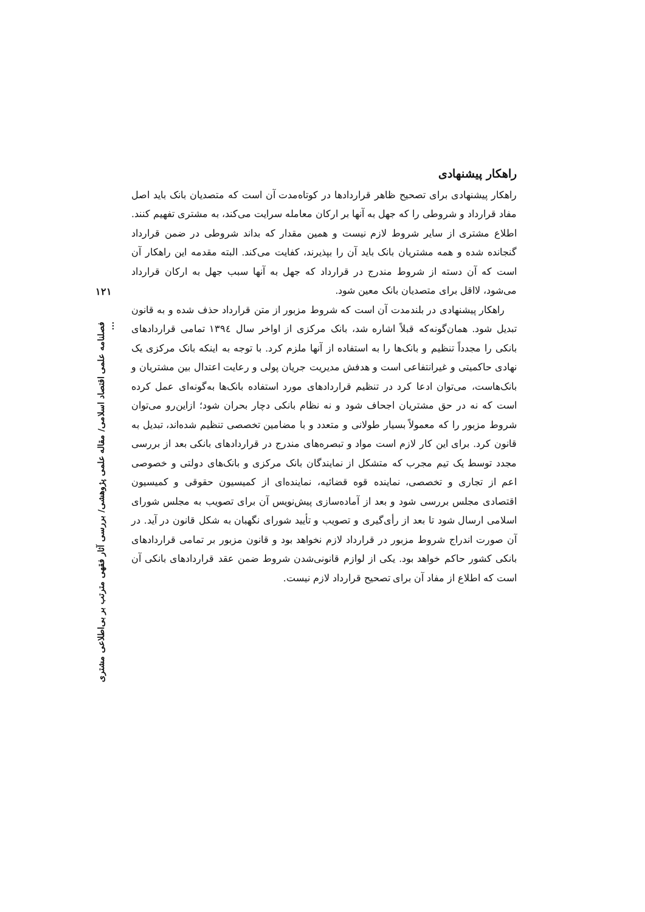راهکار پیشنهادی
راهکار پیشنهادی برای تصحیح ظاهر قراردادها در کوتاه‌مدت آن است که متصدیان بانک باید اصل مفاد قرارداد و شروطی را که جهل به آنها بر ارکان معامله سرایت می‌کند، به مشتری تفهیم کنند. اطلاع مشتری از سایر شروط لازم نیست و همین مقدار که بداند شروطی در ضمن قرارداد گنجانده شده و همه مشتریان بانک باید آن را بپذیرند، کفایت می‌کند. البته مقدمه این راهکار آن است که آن دسته از شروط مندرج در قرارداد که جهل به آنها سبب جهل به ارکان قرارداد می‌شود، لااقل برای متصدیان بانک معین شود.
راهکار پیشنهادی در بلندمدت آن است که شروط مزبور از متن قرارداد حذف شده و به قانون تبدیل شود. همان‌گونه‌که قبلاً اشاره شد، بانک مرکزی از اواخر سال ۱۳۹٤ تمامی قراردادهای بانکی را مجدداً تنظیم و بانک‌ها را به استفاده از آنها ملزم کرد. با توجه به اینکه بانک مرکزی یک نهادی حاکمیتی و غیرانتفاعی است و هدفش مدیریت جریان پولی و رعایت اعتدال بین مشتریان و بانک‌هاست، می‌توان ادعا کرد در تنظیم قراردادهای مورد استفاده بانک‌ها به‌گونه‌ای عمل کرده است که نه در حق مشتریان اجحاف شود و نه نظام بانکی دچار بحران شود؛ ازاین‌رو می‌توان شروط مزبور را که معمولاً بسیار طولانی و متعدد و با مضامین تخصصی تنظیم شده‌اند، تبدیل به قانون کرد. برای این کار لازم است مواد و تبصره‌های مندرج در قراردادهای بانکی بعد از بررسی مجدد توسط یک تیم مجرب که متشکل از نمایندگان بانک مرکزی و بانک‌های دولتی و خصوصی اعم از تجاری و تخصصی، نماینده قوه قضائیه، نماینده‌ای از کمیسیون حقوقی و کمیسیون اقتصادی مجلس بررسی شود و بعد از آماده‌سازی پیش‌نویس آن برای تصویب به مجلس شورای اسلامی ارسال شود تا بعد از رأی‌گیری و تصویب و تأیید شورای نگهبان به شکل قانون در آید. در آن صورت اندراج شروط مزبور در قرارداد لازم نخواهد بود و قانون مزبور بر تمامی قراردادهای بانکی کشور حاکم خواهد بود. یکی از لوازم قانونی‌شدن شروط ضمن عقد قراردادهای بانکی آن است که اطلاع از مفاد آن برای تصحیح قرارداد لازم نیست.
۱۲۱
فصلنامه علمی اقتصاد اسلامی/ مقاله علمی پژوهشی/ بررسی آثار فقهی مترتب بر بی‌اطلاعی مشتری ...